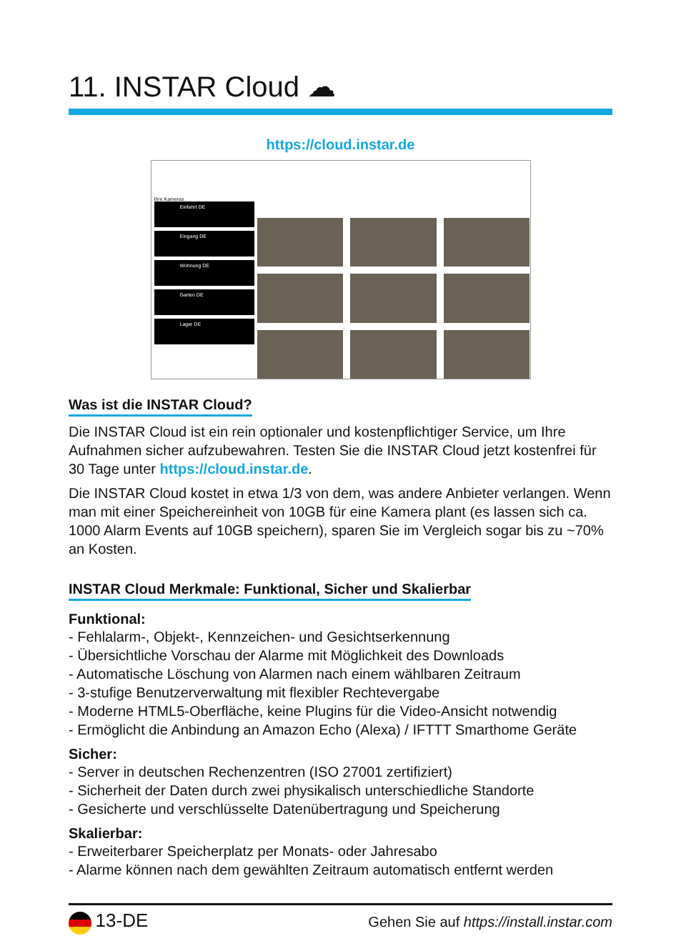11. INSTAR Cloud ☁
https://cloud.instar.de
Ihre Kameras
Einfahrt DE
Eingang DE
Wohnung DE
Garten DE
Lager DE
Was ist die INSTAR Cloud?
Die INSTAR Cloud ist ein rein optionaler und kostenpflichtiger Service, um Ihre Aufnahmen sicher aufzubewahren. Testen Sie die INSTAR Cloud jetzt kostenfrei für 30 Tage unter https://cloud.instar.de.
Die INSTAR Cloud kostet in etwa 1/3 von dem, was andere Anbieter verlangen. Wenn man mit einer Speichereinheit von 10GB für eine Kamera plant (es lassen sich ca. 1000 Alarm Events auf 10GB speichern), sparen Sie im Vergleich sogar bis zu ~70% an Kosten.
INSTAR Cloud Merkmale: Funktional, Sicher und Skalierbar
Funktional:
- Fehlalarm-, Objekt-, Kennzeichen- und Gesichtserkennung
- Übersichtliche Vorschau der Alarme mit Möglichkeit des Downloads
- Automatische Löschung von Alarmen nach einem wählbaren Zeitraum
- 3-stufige Benutzerverwaltung mit flexibler Rechtevergabe
- Moderne HTML5-Oberfläche, keine Plugins für die Video-Ansicht notwendig
- Ermöglicht die Anbindung an Amazon Echo (Alexa) / IFTTT Smarthome Geräte
Sicher:
- Server in deutschen Rechenzentren (ISO 27001 zertifiziert)
- Sicherheit der Daten durch zwei physikalisch unterschiedliche Standorte
- Gesicherte und verschlüsselte Datenübertragung und Speicherung
Skalierbar:
- Erweiterbarer Speicherplatz per Monats- oder Jahresabo
- Alarme können nach dem gewählten Zeitraum automatisch entfernt werden
13-DE Gehen Sie auf https://install.instar.com